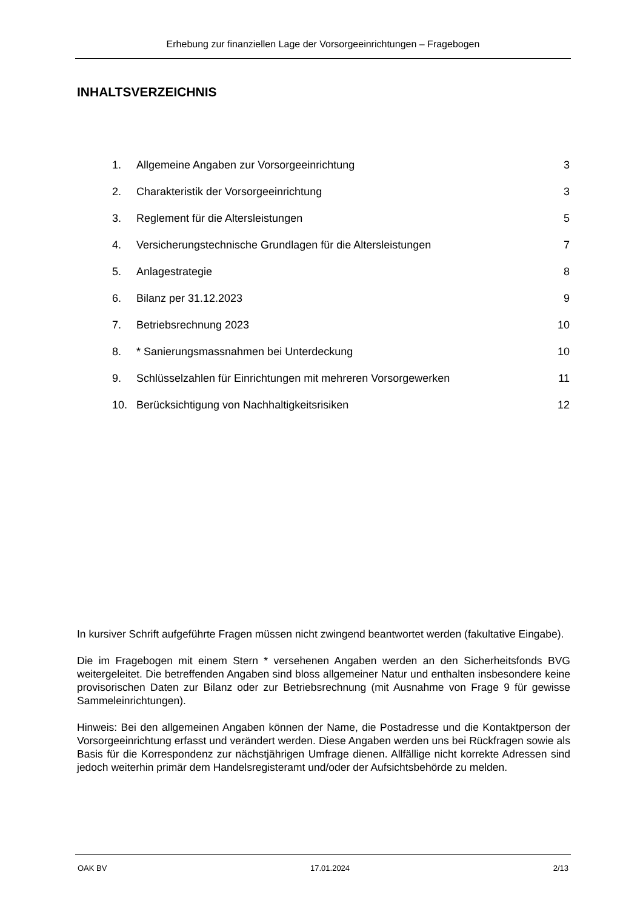Erhebung zur finanziellen Lage der Vorsorgeeinrichtungen – Fragebogen
INHALTSVERZEICHNIS
| 1. | Allgemeine Angaben zur Vorsorgeeinrichtung | 3 |
| 2. | Charakteristik der Vorsorgeeinrichtung | 3 |
| 3. | Reglement für die Altersleistungen | 5 |
| 4. | Versicherungstechnische Grundlagen für die Altersleistungen | 7 |
| 5. | Anlagestrategie | 8 |
| 6. | Bilanz per 31.12.2023 | 9 |
| 7. | Betriebsrechnung 2023 | 10 |
| 8. | * Sanierungsmassnahmen bei Unterdeckung | 10 |
| 9. | Schlüsselzahlen für Einrichtungen mit mehreren Vorsorgewerken | 11 |
| 10. | Berücksichtigung von Nachhaltigkeitsrisiken | 12 |
In kursiver Schrift aufgeführte Fragen müssen nicht zwingend beantwortet werden (fakultative Eingabe).
Die im Fragebogen mit einem Stern * versehenen Angaben werden an den Sicherheitsfonds BVG weitergeleitet. Die betreffenden Angaben sind bloss allgemeiner Natur und enthalten insbesondere keine provisorischen Daten zur Bilanz oder zur Betriebsrechnung (mit Ausnahme von Frage 9 für gewisse Sammeleinrichtungen).
Hinweis: Bei den allgemeinen Angaben können der Name, die Postadresse und die Kontaktperson der Vorsorgeeinrichtung erfasst und verändert werden. Diese Angaben werden uns bei Rückfragen sowie als Basis für die Korrespondenz zur nächstjährigen Umfrage dienen. Allfällige nicht korrekte Adressen sind jedoch weiterhin primär dem Handelsregisteramt und/oder der Aufsichtsbehörde zu melden.
OAK BV 17.01.2024 2/13